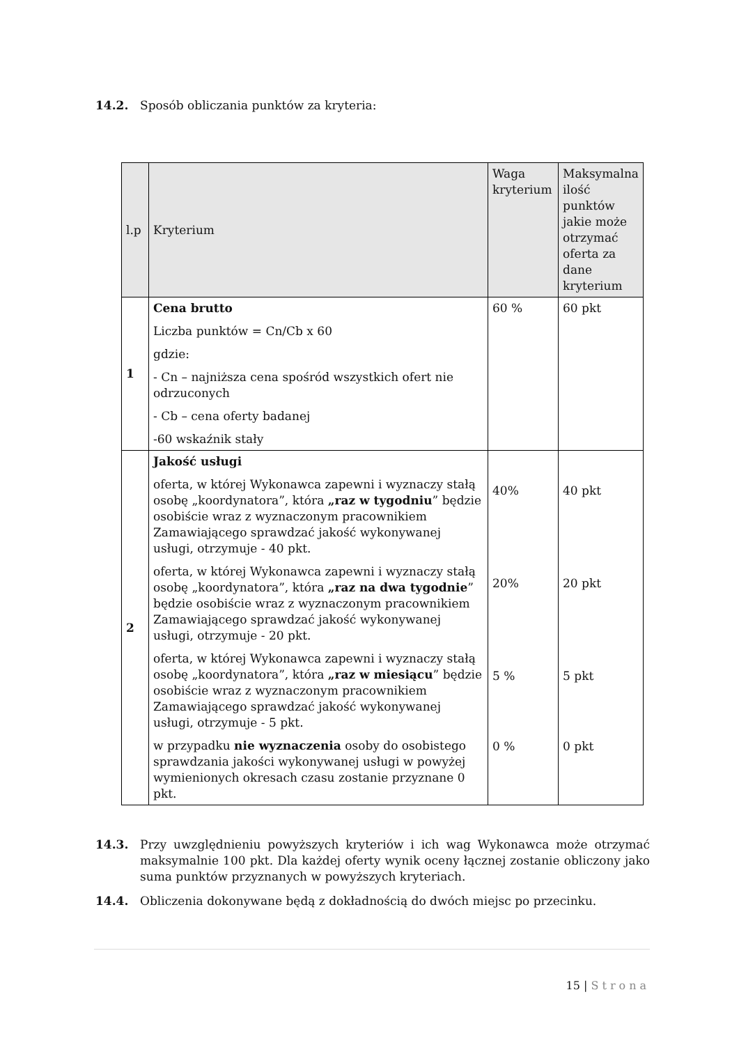14.2. Sposób obliczania punktów za kryteria:
| l.p | Kryterium | Waga kryterium | Maksymalna ilość punktów jakie może otrzymać oferta za dane kryterium |
| --- | --- | --- | --- |
| 1 | Cena brutto Liczba punktów = Cn/Cb x 60 gdzie: - Cn – najniższa cena spośród wszystkich ofert nie odrzuconych - Cb – cena oferty badanej -60 wskaźnik stały | 60 % | 60 pkt |
| 2 | Jakość usługi oferta, w której Wykonawca zapewni i wyznaczy stałą osobę „koordynatora”, która „raz w tygodniu ” będzie osobiście wraz z wyznaczonym pracownikiem Zamawiającego sprawdzać jakość wykonywanej usługi, otrzymuje - 40 pkt. oferta, w której Wykonawca zapewni i wyznaczy stałą osobę „koordynatora”, która „raz na dwa tygodnie ” będzie osobiście wraz z wyznaczonym pracownikiem Zamawiającego sprawdzać jakość wykonywanej usługi, otrzymuje - 20 pkt. oferta, w której Wykonawca zapewni i wyznaczy stałą osobę „koordynatora”, która „raz w miesiącu ” będzie osobiście wraz z wyznaczonym pracownikiem Zamawiającego sprawdzać jakość wykonywanej usługi, otrzymuje - 5 pkt. w przypadku nie wyznaczenia osoby do osobistego sprawdzania jakości wykonywanej usługi w powyżej wymienionych okresach czasu zostanie przyznane 0 pkt. | 40% 20% 5 % 0 % | 40 pkt 20 pkt 5 pkt 0 pkt |
14.3. Przy uwzględnieniu powyższych kryteriów i ich wag Wykonawca może otrzymać maksymalnie 100 pkt. Dla każdej oferty wynik oceny łącznej zostanie obliczony jako suma punktów przyznanych w powyższych kryteriach.
14.4. Obliczenia dokonywane będą z dokładnością do dwóch miejsc po przecinku.
15 | Strona